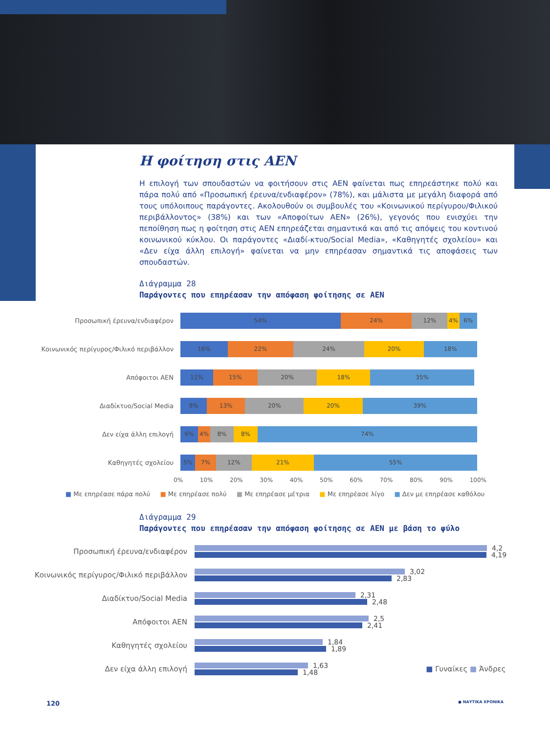Η φοίτηση στις ΑΕΝ
Η επιλογή των σπουδαστών να φοιτήσουν στις ΑΕΝ φαίνεται πως επηρεάστηκε πολύ και πάρα πολύ από «Προσωπική έρευνα/ενδιαφέρον» (78%), και μάλιστα με μεγάλη διαφορά από τους υπόλοιπους παράγοντες. Ακολουθούν οι συμβουλές του «Κοινωνικού περίγυρου/Φιλικού περιβάλλοντος» (38%) και των «Αποφοίτων ΑΕΝ» (26%), γεγονός που ενισχύει την πεποίθηση πως η φοίτηση στις ΑΕΝ επηρεάζεται σημαντικά και από τις απόψεις του κοντινού κοινωνικού κύκλου. Οι παράγοντες «Διαδί-κτυο/Social Media», «Καθηγητές σχολείου» και «Δεν είχα άλλη επιλογή» φαίνεται να μην επηρέασαν σημαντικά τις αποφάσεις των σπουδαστών.
Διάγραμμα 28
Παράγοντες που επηρέασαν την απόφαση φοίτησης σε ΑΕΝ
Προσωπική έρευνα/ενδιαφέρον
54% 24% 12% 4% 6%
Κοινωνικός περίγυρος/Φιλικό περιβάλλον
16% 22% 24% 20% 18%
Απόφοιτοι ΑΕΝ
11% 15% 20% 18% 35%
Διαδίκτυο/Social Media
9% 13% 20% 20% 39%
Δεν είχα άλλη επιλογή
6% 4% 8% 8% 74%
Καθηγητές σχολείου
5% 7% 12% 21% 55%
0% 10% 20% 30% 40% 50% 60% 70% 80% 90% 100%
■ Με επηρέασε πάρα πολύ ■ Με επηρέασε πολύ ■ Με επηρέασε μέτρια ■ Με επηρέασε λίγο ■ Δεν με επηρέασε καθόλου
Διάγραμμα 29
Παράγοντες που επηρέασαν την απόφαση φοίτησης σε ΑΕΝ με βάση το φύλο
Προσωπική έρευνα/ενδιαφέρον
4,2
4,19
Κοινωνικός περίγυρος/Φιλικό περιβάλλον
3,02
2,83
Διαδίκτυο/Social Media
2,31
2,48
Απόφοιτοι ΑΕΝ
2,5
2,41
Καθηγητές σχολείου
1,84
1,89
Δεν είχα άλλη επιλογή
1,63
1,48
■ Γυναίκες ■ Άνδρες
120 ● ΝΑΥΤΙΚΑ ΧΡΟΝΙΚΑ